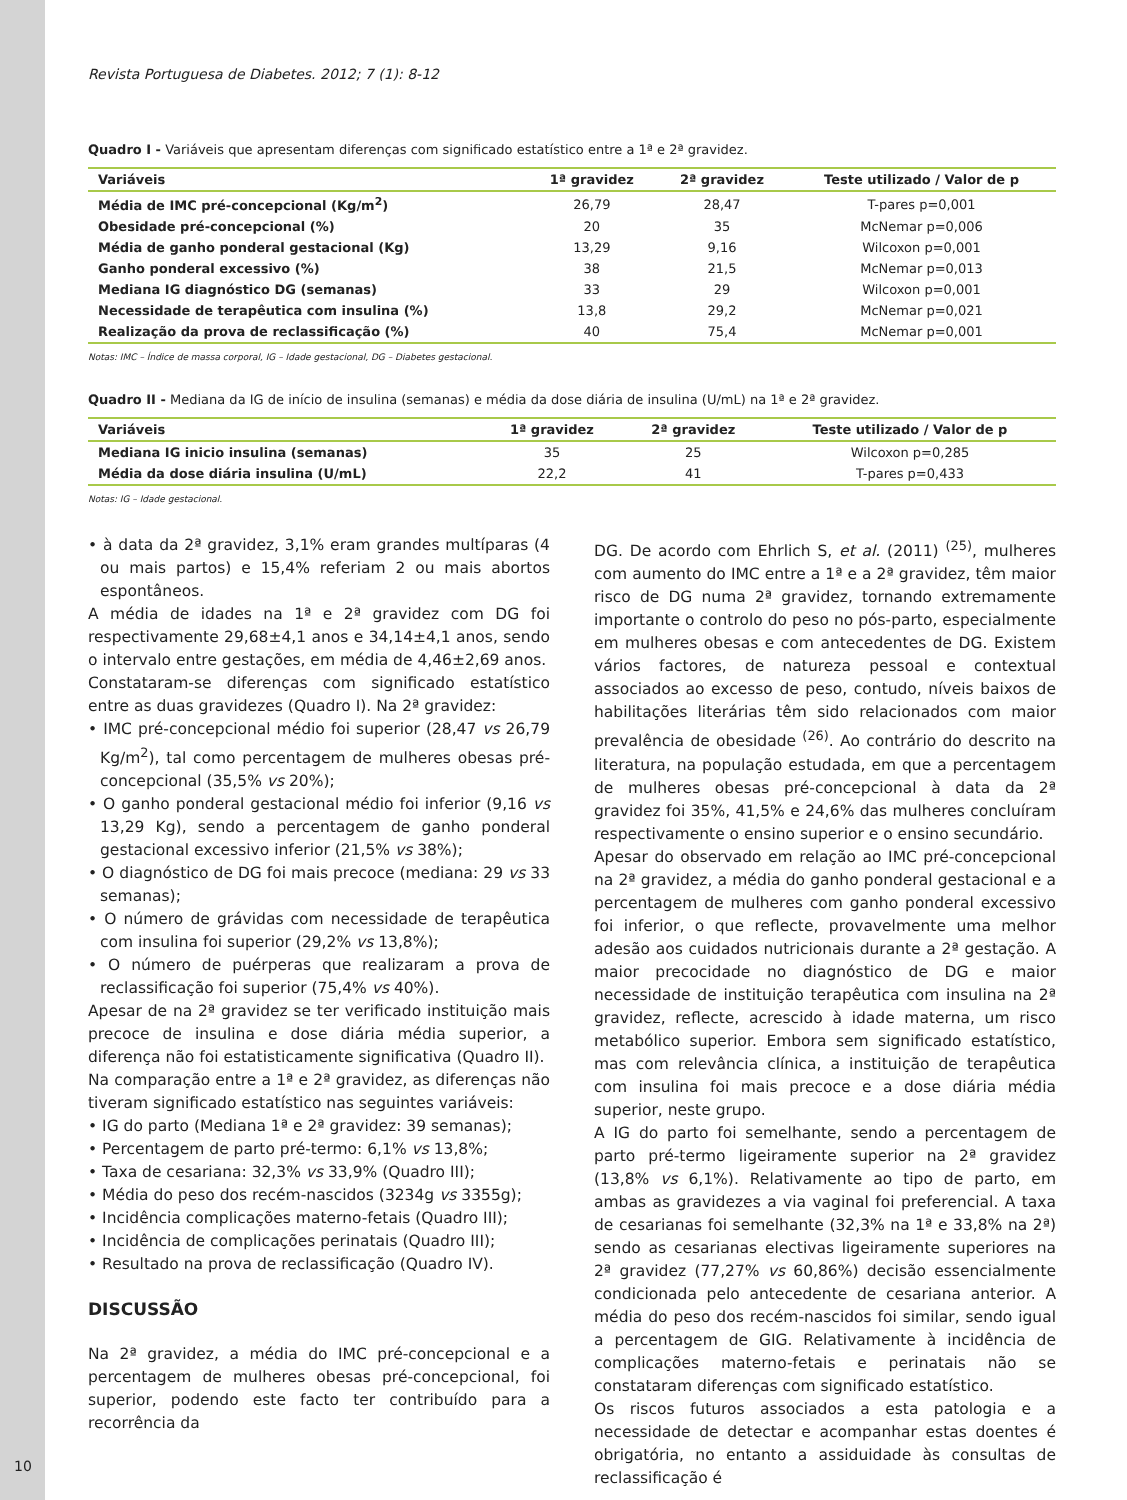Revista Portuguesa de Diabetes. 2012; 7 (1): 8-12
Quadro I - Variáveis que apresentam diferenças com significado estatístico entre a 1ª e 2ª gravidez.
| Variáveis | 1ª gravidez | 2ª gravidez | Teste utilizado / Valor de p |
| --- | --- | --- | --- |
| Média de IMC pré-concepcional (Kg/m<sup>2</sup>) | 26,79 | 28,47 | T-pares p=0,001 |
| Obesidade pré-concepcional (%) | 20 | 35 | McNemar p=0,006 |
| Média de ganho ponderal gestacional (Kg) | 13,29 | 9,16 | Wilcoxon p=0,001 |
| Ganho ponderal excessivo (%) | 38 | 21,5 | McNemar p=0,013 |
| Mediana IG diagnóstico DG (semanas) | 33 | 29 | Wilcoxon p=0,001 |
| Necessidade de terapêutica com insulina (%) | 13,8 | 29,2 | McNemar p=0,021 |
| Realização da prova de reclassificação (%) | 40 | 75,4 | McNemar p=0,001 |
Notas: IMC – Índice de massa corporal, IG – Idade gestacional, DG – Diabetes gestacional.
Quadro II - Mediana da IG de início de insulina (semanas) e média da dose diária de insulina (U/mL) na 1ª e 2ª gravidez.
| Variáveis | 1ª gravidez | 2ª gravidez | Teste utilizado / Valor de p |
| --- | --- | --- | --- |
| Mediana IG inicio insulina (semanas) | 35 | 25 | Wilcoxon p=0,285 |
| Média da dose diária insulina (U/mL) | 22,2 | 41 | T-pares p=0,433 |
Notas: IG – Idade gestacional.
• à data da 2ª gravidez, 3,1% eram grandes multíparas (4 ou mais partos) e 15,4% referiam 2 ou mais abortos espontâneos.
A média de idades na 1ª e 2ª gravidez com DG foi respectivamente 29,68±4,1 anos e 34,14±4,1 anos, sendo o intervalo entre gestações, em média de 4,46±2,69 anos.
Constataram-se diferenças com significado estatístico entre as duas gravidezes (Quadro I). Na 2ª gravidez:
• IMC pré-concepcional médio foi superior (28,47 vs 26,79 Kg/m<sup>2</sup>), tal como percentagem de mulheres obesas pré-concepcional (35,5% vs 20%);
• O ganho ponderal gestacional médio foi inferior (9,16 vs 13,29 Kg), sendo a percentagem de ganho ponderal gestacional excessivo inferior (21,5% vs 38%);
• O diagnóstico de DG foi mais precoce (mediana: 29 vs 33 semanas);
• O número de grávidas com necessidade de terapêutica com insulina foi superior (29,2% vs 13,8%);
• O número de puérperas que realizaram a prova de reclassificação foi superior (75,4% vs 40%).
Apesar de na 2ª gravidez se ter verificado instituição mais precoce de insulina e dose diária média superior, a diferença não foi estatisticamente significativa (Quadro II).
Na comparação entre a 1ª e 2ª gravidez, as diferenças não tiveram significado estatístico nas seguintes variáveis:
• IG do parto (Mediana 1ª e 2ª gravidez: 39 semanas);
• Percentagem de parto pré-termo: 6,1% vs 13,8%;
• Taxa de cesariana: 32,3% vs 33,9% (Quadro III);
• Média do peso dos recém-nascidos (3234g vs 3355g);
• Incidência complicações materno-fetais (Quadro III);
• Incidência de complicações perinatais (Quadro III);
• Resultado na prova de reclassificação (Quadro IV).
DISCUSSÃO
Na 2ª gravidez, a média do IMC pré-concepcional e a percentagem de mulheres obesas pré-concepcional, foi superior, podendo este facto ter contribuído para a recorrência da
DG. De acordo com Ehrlich S, et al. (2011) <sup>(25)</sup>, mulheres com aumento do IMC entre a 1ª e a 2ª gravidez, têm maior risco de DG numa 2ª gravidez, tornando extremamente importante o controlo do peso no pós-parto, especialmente em mulheres obesas e com antecedentes de DG. Existem vários factores, de natureza pessoal e contextual associados ao excesso de peso, contudo, níveis baixos de habilitações literárias têm sido relacionados com maior prevalência de obesidade <sup>(26)</sup>. Ao contrário do descrito na literatura, na população estudada, em que a percentagem de mulheres obesas pré-concepcional à data da 2ª gravidez foi 35%, 41,5% e 24,6% das mulheres concluíram respectivamente o ensino superior e o ensino secundário.
Apesar do observado em relação ao IMC pré-concepcional na 2ª gravidez, a média do ganho ponderal gestacional e a percentagem de mulheres com ganho ponderal excessivo foi inferior, o que reflecte, provavelmente uma melhor adesão aos cuidados nutricionais durante a 2ª gestação. A maior precocidade no diagnóstico de DG e maior necessidade de instituição terapêutica com insulina na 2ª gravidez, reflecte, acrescido à idade materna, um risco metabólico superior. Embora sem significado estatístico, mas com relevância clínica, a instituição de terapêutica com insulina foi mais precoce e a dose diária média superior, neste grupo.
A IG do parto foi semelhante, sendo a percentagem de parto pré-termo ligeiramente superior na 2ª gravidez (13,8% vs 6,1%). Relativamente ao tipo de parto, em ambas as gravidezes a via vaginal foi preferencial. A taxa de cesarianas foi semelhante (32,3% na 1ª e 33,8% na 2ª) sendo as cesarianas electivas ligeiramente superiores na 2ª gravidez (77,27% vs 60,86%) decisão essencialmente condicionada pelo antecedente de cesariana anterior. A média do peso dos recém-nascidos foi similar, sendo igual a percentagem de GIG. Relativamente à incidência de complicações materno-fetais e perinatais não se constataram diferenças com significado estatístico.
Os riscos futuros associados a esta patologia e a necessidade de detectar e acompanhar estas doentes é obrigatória, no entanto a assiduidade às consultas de reclassificação é
10